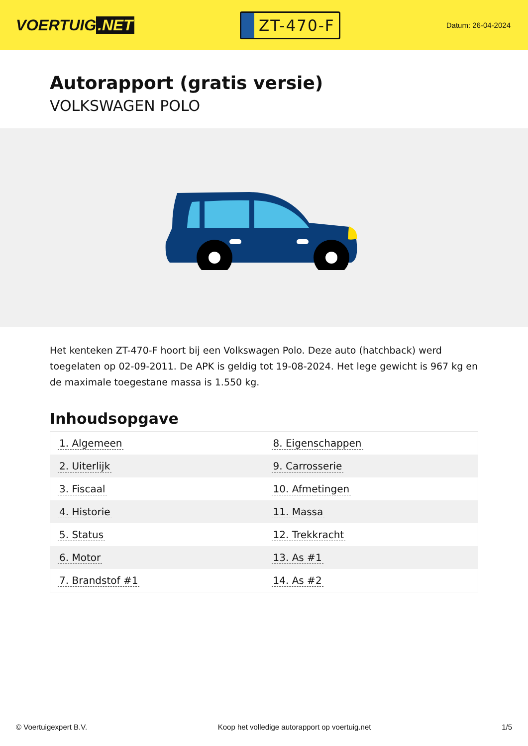VOERTUIG.NET
ZT-470-F
Datum: 26-04-2024
Autorapport (gratis versie)
VOLKSWAGEN POLO
Het kenteken ZT-470-F hoort bij een Volkswagen Polo. Deze auto (hatchback) werd toegelaten op 02-09-2011. De APK is geldig tot 19-08-2024. Het lege gewicht is 967 kg en de maximale toegestane massa is 1.550 kg.
Inhoudsopgave
| 1. Algemeen | 8. Eigenschappen |
| 2. Uiterlijk | 9. Carrosserie |
| 3. Fiscaal | 10. Afmetingen |
| 4. Historie | 11. Massa |
| 5. Status | 12. Trekkracht |
| 6. Motor | 13. As #1 |
| 7. Brandstof #1 | 14. As #2 |
© Voertuigexpert B.V. Koop het volledige autorapport op voertuig.net 1/5